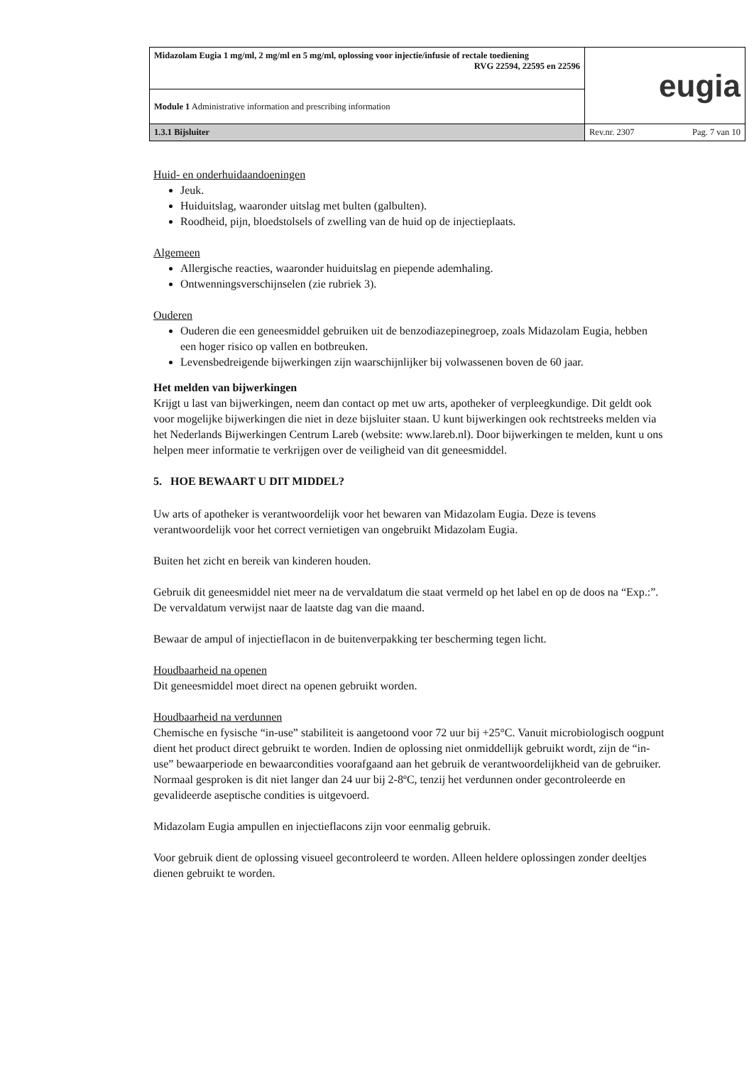| Midazolam Eugia 1 mg/ml, 2 mg/ml en 5 mg/ml, oplossing voor injectie/infusie of rectale toediening RVG 22594, 22595 en 22596 | eugia |
| Module 1 Administrative information and prescribing information | |
| 1.3.1 Bijsluiter | Rev.nr. 2307 Pag. 7 van 10 |
Huid- en onderhuidaandoeningen
Jeuk.
Huiduitslag, waaronder uitslag met bulten (galbulten).
Roodheid, pijn, bloedstolsels of zwelling van de huid op de injectieplaats.
Algemeen
Allergische reacties, waaronder huiduitslag en piepende ademhaling.
Ontwenningsverschijnselen (zie rubriek 3).
Ouderen
Ouderen die een geneesmiddel gebruiken uit de benzodiazepinegroep, zoals Midazolam Eugia, hebben een hoger risico op vallen en botbreuken.
Levensbedreigende bijwerkingen zijn waarschijnlijker bij volwassenen boven de 60 jaar.
Het melden van bijwerkingen
Krijgt u last van bijwerkingen, neem dan contact op met uw arts, apotheker of verpleegkundige. Dit geldt ook voor mogelijke bijwerkingen die niet in deze bijsluiter staan. U kunt bijwerkingen ook rechtstreeks melden via het Nederlands Bijwerkingen Centrum Lareb (website: www.lareb.nl). Door bijwerkingen te melden, kunt u ons helpen meer informatie te verkrijgen over de veiligheid van dit geneesmiddel.
5. HOE BEWAART U DIT MIDDEL?
Uw arts of apotheker is verantwoordelijk voor het bewaren van Midazolam Eugia. Deze is tevens verantwoordelijk voor het correct vernietigen van ongebruikt Midazolam Eugia.
Buiten het zicht en bereik van kinderen houden.
Gebruik dit geneesmiddel niet meer na de vervaldatum die staat vermeld op het label en op de doos na “Exp.:”. De vervaldatum verwijst naar de laatste dag van die maand.
Bewaar de ampul of injectieflacon in de buitenverpakking ter bescherming tegen licht.
Houdbaarheid na openen
Dit geneesmiddel moet direct na openen gebruikt worden.
Houdbaarheid na verdunnen
Chemische en fysische “in-use” stabiliteit is aangetoond voor 72 uur bij +25°C. Vanuit microbiologisch oogpunt dient het product direct gebruikt te worden. Indien de oplossing niet onmiddellijk gebruikt wordt, zijn de “in-use” bewaarperiode en bewaarcondities voorafgaand aan het gebruik de verantwoordelijkheid van de gebruiker. Normaal gesproken is dit niet langer dan 24 uur bij 2-8ºC, tenzij het verdunnen onder gecontroleerde en gevalideerde aseptische condities is uitgevoerd.
Midazolam Eugia ampullen en injectieflacons zijn voor eenmalig gebruik.
Voor gebruik dient de oplossing visueel gecontroleerd te worden. Alleen heldere oplossingen zonder deeltjes dienen gebruikt te worden.